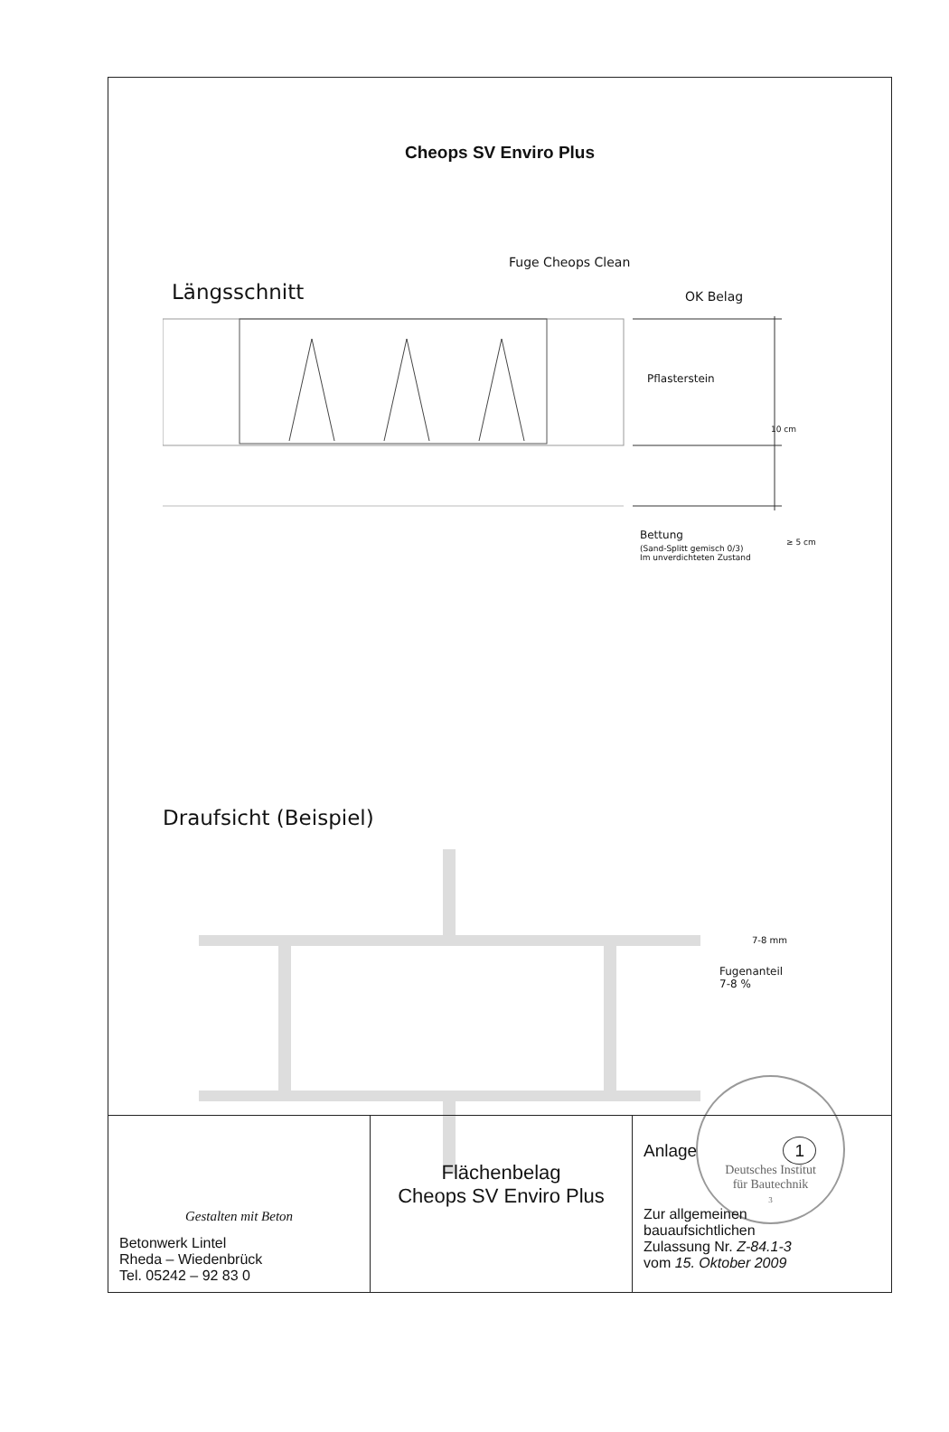Cheops SV Enviro Plus
Fuge Cheops Clean
Längsschnitt OK Belag
Pflasterstein
10 cm
Bettung
≥ 5 cm
(Sand-Splitt gemisch 0/3)
Im unverdichteten Zustand
Draufsicht (Beispiel)
7-8 mm
Fugenanteil
7-8 %
Deutsches Institut
für Bautechnik
3
| Gestalten mit Beton Betonwerk Lintel Rheda – Wiedenbrück Tel. 05242 – 92 83 0 | Flächenbelag Cheops SV Enviro Plus | Anlage 1 Zur allgemeinen bauaufsichtlichen Zulassung Nr. Z-84.1-3 vom 15. Oktober 2009 |